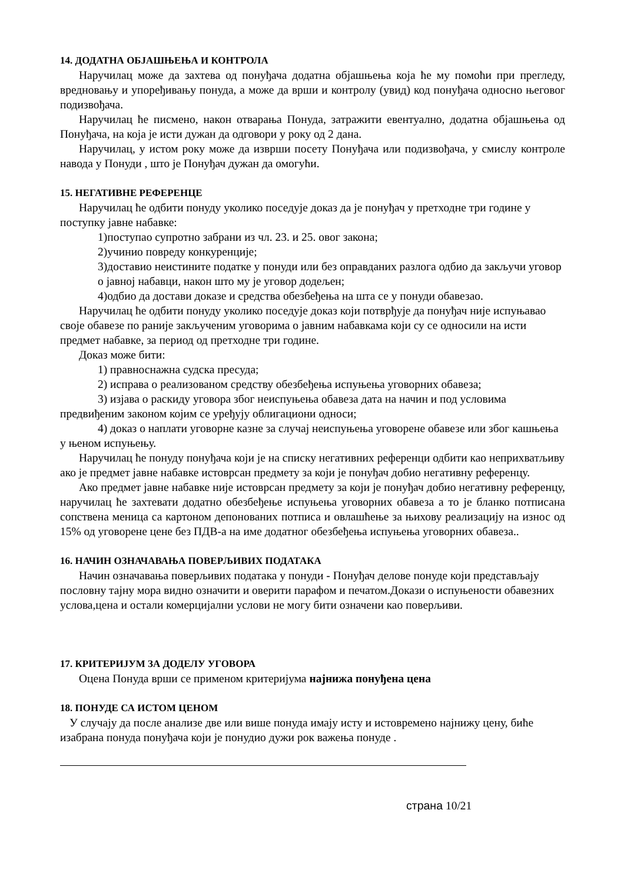14. ДОДАТНА ОБЈАШЊЕЊА И КОНТРОЛА
Наручилац може да захтева од понуђача додатна објашњења која ће му помоћи при прегледу, вредновању и упоређивању понуда, а може да врши и контролу (увид) код понуђача односно његовог подизвођача.
Наручилац ће писмено, након отварања Понуда, затражити евентуално, додатна објашњења од Понуђача, на која је исти дужан да одговори у року од 2 дана.
Наручилац, у истом року може да изврши посету Понуђача или подизвођача, у смислу контроле навода у Понуди , што је Понуђач дужан да омогући.
15. НЕГАТИВНЕ РЕФЕРЕНЦЕ
Наручилац ће одбити понуду уколико поседује доказ да је понуђач у претходне три године у поступку јавне набавке:
1)поступао супротно забрани из чл. 23. и 25. овог закона;
2)учинио повреду конкуренције;
3)доставио неистините податке у понуди или без оправданих разлога одбио да закључи уговор о јавној набавци, након што му је уговор додељен;
4)одбио да достави доказе и средства обезбеђења на шта се у понуди обавезао.
Наручилац ће одбити понуду уколико поседује доказ који потврђује да понуђач није испуњавао своје обавезе по раније закљученим уговорима о јавним набавкама који су се односили на исти предмет набавке, за период од претходне три године.
Доказ може бити:
1) правноснажна судска пресуда;
2) исправа о реализованом средству обезбеђења испуњења уговорних обавеза;
3) изјава о раскиду уговора због неиспуњења обавеза дата на начин и под условима предвиђеним законом којим се уређују облигациони односи;
4) доказ о наплати уговорне казне за случај неиспуњења уговорене обавезе или због кашњења у њеном испуњењу.
Наручилац ће понуду понуђача који је на списку негативних референци одбити као неприхватљиву ако је предмет јавне набавке истоврсан предмету за који је понуђач добио негативну референцу.
Ако предмет јавне набавке није истоврсан предмету за који је понуђач добио негативну референцу, наручилац ће захтевати додатно обезбеђење испуњења уговорних обавеза а то је бланко потписана сопствена меница са картоном депонованих потписа и овлашћење за њихову реализацију на износ од 15% од уговорене цене без ПДВ-а на име додатног обезбеђења испуњења уговорних обавеза..
16. НАЧИН ОЗНАЧАВАЊА ПОВЕРЉИВИХ ПОДАТАКА
Начин означавања поверљивих података у понуди - Понуђач делове понуде који представљају пословну тајну мора видно означити и оверити парафом и печатом.Докази о испуњености обавезних услова,цена и остали комерцијални услови не могу бити означени као поверљиви.
17. КРИТЕРИЈУМ ЗА ДОДЕЛУ УГОВОРА
Оцена Понуда врши се применом критеријума најнижа понуђена цена
18. ПОНУДЕ СА ИСТОМ ЦЕНОМ
У случају да после анализе две или више понуда имају исту и истовремено најнижу цену, биће изабрана понуда понуђача који је понудио дужи рок важења понуде .
страна 10/21